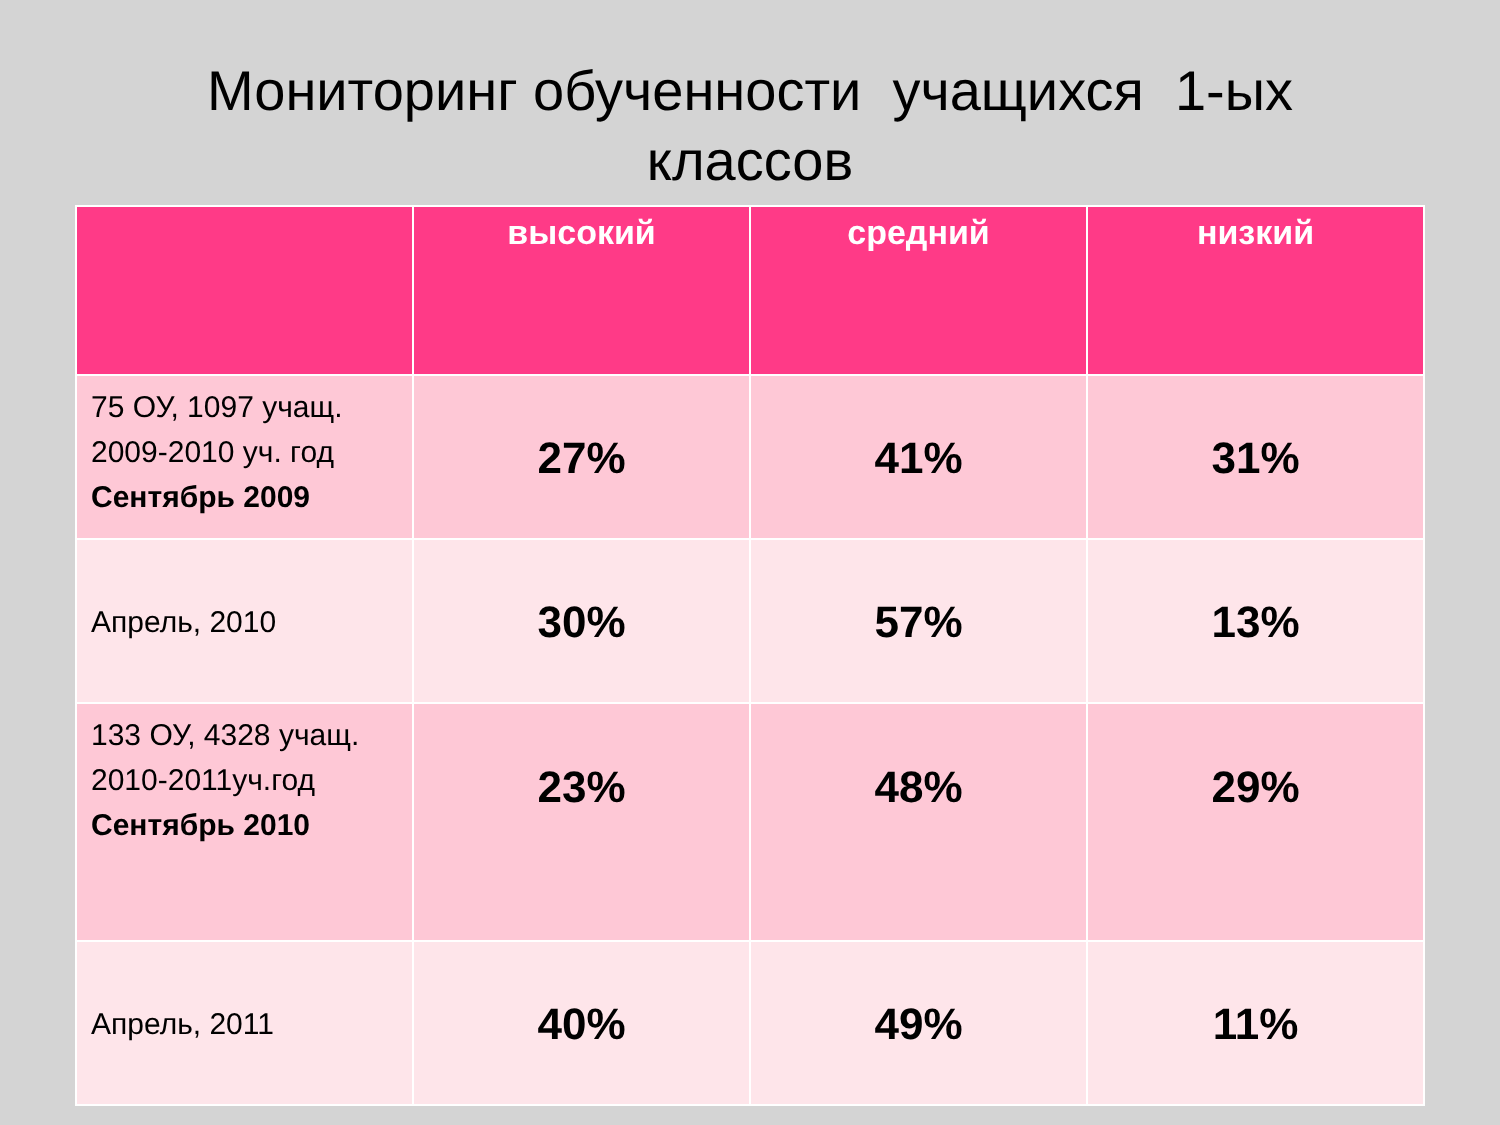Мониторинг обученности учащихся 1-ых
классов
| | высокий | средний | низкий |
| --- | --- | --- | --- |
| 75 ОУ, 1097 учащ. 2009-2010 уч. год Сентябрь 2009 | 27% | 41% | 31% |
| Апрель, 2010 | 30% | 57% | 13% |
| 133 ОУ, 4328 учащ. 2010-2011уч.год Сентябрь 2010 | 23% | 48% | 29% |
| Апрель, 2011 | 40% | 49% | 11% |